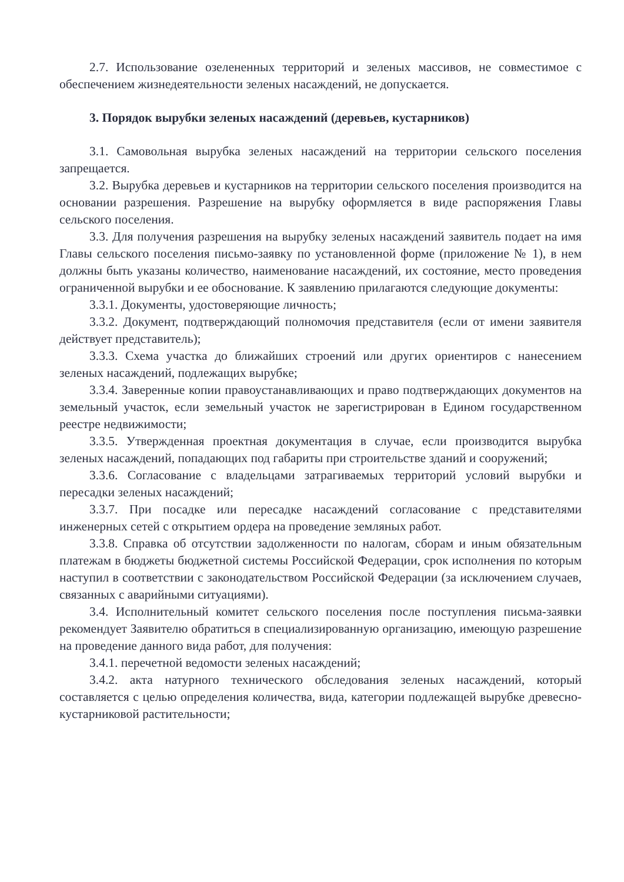2.7. Использование озелененных территорий и зеленых массивов, не совместимое с обеспечением жизнедеятельности зеленых насаждений, не допускается.
3. Порядок вырубки зеленых насаждений (деревьев, кустарников)
3.1. Самовольная вырубка зеленых насаждений на территории сельского поселения запрещается.
3.2. Вырубка деревьев и кустарников на территории сельского поселения производится на основании разрешения. Разрешение на вырубку оформляется в виде распоряжения Главы сельского поселения.
3.3. Для получения разрешения на вырубку зеленых насаждений заявитель подает на имя Главы сельского поселения письмо-заявку по установленной форме (приложение № 1), в нем должны быть указаны количество, наименование насаждений, их состояние, место проведения ограниченной вырубки и ее обоснование. К заявлению прилагаются следующие документы:
3.3.1. Документы, удостоверяющие личность;
3.3.2. Документ, подтверждающий полномочия представителя (если от имени заявителя действует представитель);
3.3.3. Схема участка до ближайших строений или других ориентиров с нанесением зеленых насаждений, подлежащих вырубке;
3.3.4. Заверенные копии правоустанавливающих и право подтверждающих документов на земельный участок, если земельный участок не зарегистрирован в Едином государственном реестре недвижимости;
3.3.5. Утвержденная проектная документация в случае, если производится вырубка зеленых насаждений, попадающих под габариты при строительстве зданий и сооружений;
3.3.6. Согласование с владельцами затрагиваемых территорий условий вырубки и пересадки зеленых насаждений;
3.3.7. При посадке или пересадке насаждений согласование с представителями инженерных сетей с открытием ордера на проведение земляных работ.
3.3.8. Справка об отсутствии задолженности по налогам, сборам и иным обязательным платежам в бюджеты бюджетной системы Российской Федерации, срок исполнения по которым наступил в соответствии с законодательством Российской Федерации (за исключением случаев, связанных с аварийными ситуациями).
3.4. Исполнительный комитет сельского поселения после поступления письма-заявки рекомендует Заявителю обратиться в специализированную организацию, имеющую разрешение на проведение данного вида работ, для получения:
3.4.1. перечетной ведомости зеленых насаждений;
3.4.2. акта натурного технического обследования зеленых насаждений, который составляется с целью определения количества, вида, категории подлежащей вырубке древесно-кустарниковой растительности;